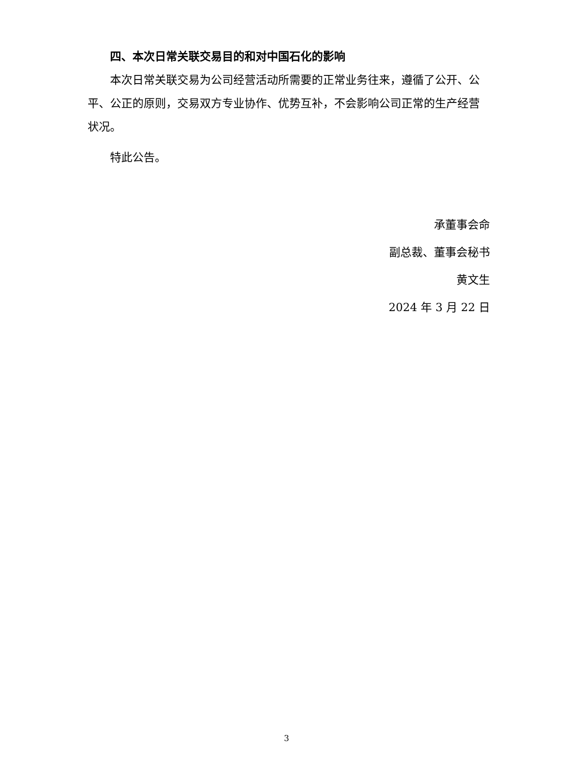四、本次日常关联交易目的和对中国石化的影响
本次日常关联交易为公司经营活动所需要的正常业务往来，遵循了公开、公平、公正的原则，交易双方专业协作、优势互补，不会影响公司正常的生产经营状况。
特此公告。
承董事会命
副总裁、董事会秘书
黄文生
2024 年 3 月 22 日
3